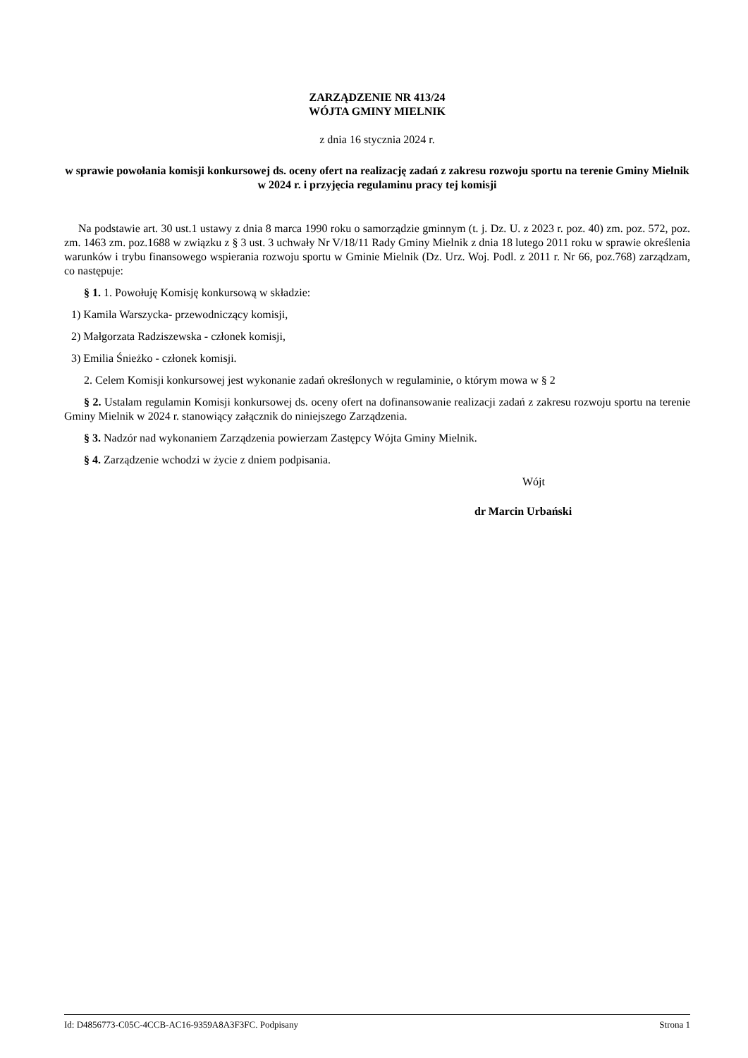ZARZĄDZENIE NR 413/24
WÓJTA GMINY MIELNIK
z dnia 16 stycznia 2024 r.
w sprawie powołania komisji konkursowej ds. oceny ofert na realizację zadań z zakresu rozwoju sportu na terenie Gminy Mielnik w 2024 r. i przyjęcia regulaminu pracy tej komisji
Na podstawie art. 30 ust.1 ustawy z dnia 8 marca 1990 roku o samorządzie gminnym (t. j. Dz. U. z 2023 r. poz. 40) zm. poz. 572, poz. zm. 1463 zm. poz.1688 w związku z § 3 ust. 3 uchwały Nr V/18/11 Rady Gminy Mielnik z dnia 18 lutego 2011 roku w sprawie określenia warunków i trybu finansowego wspierania rozwoju sportu w Gminie Mielnik (Dz. Urz. Woj. Podl. z 2011 r. Nr 66, poz.768) zarządzam, co następuje:
§ 1. 1. Powołuję Komisję konkursową w składzie:
1) Kamila Warszycka- przewodniczący komisji,
2) Małgorzata Radziszewska - członek komisji,
3) Emilia Śnieżko - członek komisji.
2. Celem Komisji konkursowej jest wykonanie zadań określonych w regulaminie, o którym mowa w § 2
§ 2. Ustalam regulamin Komisji konkursowej ds. oceny ofert na dofinansowanie realizacji zadań z zakresu rozwoju sportu na terenie Gminy Mielnik w 2024 r. stanowiący załącznik do niniejszego Zarządzenia.
§ 3. Nadzór nad wykonaniem Zarządzenia powierzam Zastępcy Wójta Gminy Mielnik.
§ 4. Zarządzenie wchodzi w życie z dniem podpisania.
Wójt
dr Marcin Urbański
Id: D4856773-C05C-4CCB-AC16-9359A8A3F3FC. Podpisany Strona 1